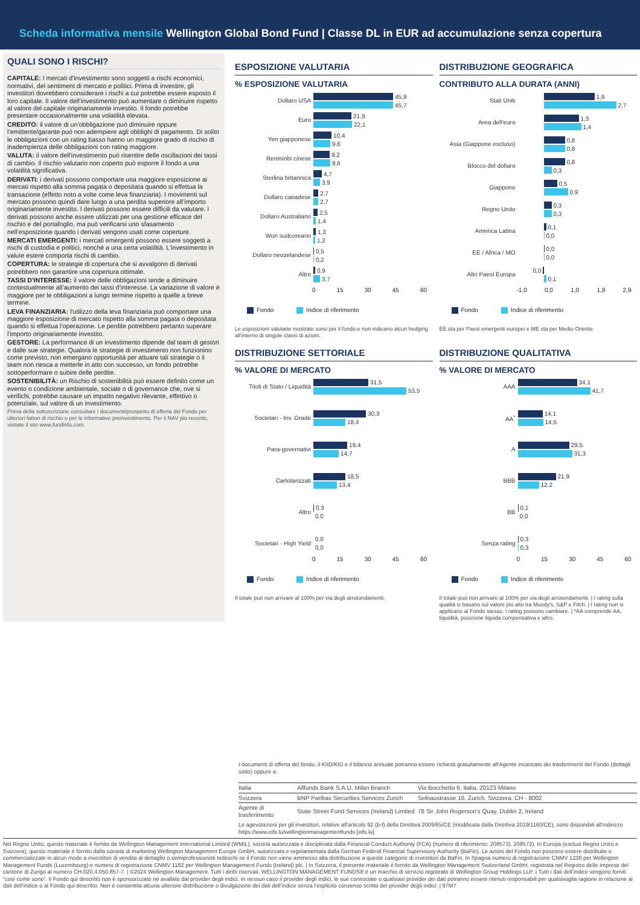Scheda informativa mensile Wellington Global Bond Fund | Classe DL in EUR ad accumulazione senza copertura
QUALI SONO I RISCHI?
CAPITALE: I mercati d'investimento sono soggetti a rischi economici, normativi, del sentiment di mercato e politici. Prima di investire, gli investitori dovrebbero considerare i rischi a cui potrebbe essere esposto il loro capitale. Il valore dell’investimento può aumentare o diminuire rispetto al valore del capitale originariamente investito. Il fondo potrebbe presentare occasionalmente una volatilità elevata.
CREDITO: il valore di un’obbligazione può diminuire oppure l’emittente/garante può non adempiere agli obblighi di pagamento. Di solito le obbligazioni con un rating basso hanno un maggiore grado di rischio di inadempienza delle obbligazioni con rating maggiore.
VALUTA: il valore dell'investimento può risentire delle oscillazioni dei tassi di cambio. Il rischio valutario non coperto può esporre il fondo a una volatilità significativa.
DERIVATI: i derivati possono comportare una maggiore esposizione ai mercati rispetto alla somma pagata o depositata quando si effettua la transazione (effetto noto a volte come leva finanziaria). I movimenti sul mercato possono quindi dare luogo a una perdita superiore all’importo originariamente investito. I derivati possono essere difficili da valutare. I derivati possono anche essere utilizzati per una gestione efficace del rischio e del portafoglio, ma può verificarsi uno sfasamento nell’esposizione quando i derivati vengono usati come coperture.
MERCATI EMERGENTI: i mercati emergenti possono essere soggetti a rischi di custodia e politici, nonché a una certa volatilità. L'investimento in valute estere comporta rischi di cambio.
COPERTURA: le strategie di copertura che si avvalgono di derivati potrebbero non garantire una copertura ottimale.
TASSI D'INTERESSE: il valore delle obbligazioni tende a diminuire contestualmente all’aumento dei tassi d’interesse. La variazione di valore è maggiore per le obbligazioni a lungo termine rispetto a quelle a breve termine.
LEVA FINANZIARIA: l'utilizzo della leva finanziaria può comportare una maggiore esposizione di mercato rispetto alla somma pagata o depositata quando si effettua l’operazione. Le perdite potrebbero pertanto superare l'importo originariamente investito.
GESTORE: La performance di un investimento dipende dal team di gestori e dalle sue strategie. Qualora le strategie di investimento non funzionino come previsto, non emergano opportunità per attuare tali strategie o il team non riesca a metterle in atto con successo, un fondo potrebbe sottoperformare o subire delle perdite.
SOSTENIBILITÀ: un Rischio di sostenibilità può essere definito come un evento o condizione ambientale, sociale o di governance che, ove si verifichi, potrebbe causare un impatto negativo rilevante, effettivo o potenziale, sul valore di un investimento.
Prima della sottoscrizione consultare i documenti/prospetto di offerta del Fondo per ulteriori fattori di rischio e per le informative preinvestimento. Per il NAV più recente, visitate il sito www.fundinfo.com.
ESPOSIZIONE VALUTARIA
% ESPOSIZIONE VALUTARIA
Dollaro USA
45,9
45,7
Euro
21,9
22,1
Yen giapponese
10,4
9,6
Renminbi cinese
9,2
9,6
Sterlina britannica
4,7
3,9
Dollaro canadese
2,7
2,7
Dollaro Australiano
2,5
1,4
Won sudcoreano
1,3
1,2
Dollaro neozelandese
0,5
0,2
Altro
0,9
3,7
0 15 30 45 60
Fondo Indice di riferimento
Le esposizioni valutarie mostrate sono per il fondo e non indicano alcun hedging all'interno di singole classi di azioni.
DISTRIBUZIONE GEOGRAFICA
CONTRIBUTO ALLA DURATA (ANNI)
Stati Uniti
1,9
2,7
Area dell'euro
1,3
1,4
Asia (Giappone escluso)
0,8
0,8
Blocco del dollaro
0,8
0,3
Giappone
0,5
0,9
Regno Unito
0,3
0,3
America Latina
0,1
0,0
EE / Africa / MO
0,0
0,0
Altri Paesi Europa
0,0
0,1
-1,0 0,0 1,0 1,9 2,9
Fondo Indice di riferimento
EE sta per Paesi emergenti europei e ME sta per Medio Oriente.
DISTRIBUZIONE SETTORIALE
% VALORE DI MERCATO
Titoli di Stato / Liquidità
31,5
53,5
Societari - Inv. Grade
30,3
18,4
Para-governativi
19,4
14,7
Cartolarizzati
18,5
13,4
Altro
0,3
0,0
Societari - High Yield
0,0
0,0
0 15 30 45 60
Fondo Indice di riferimento
Il totale può non arrivare al 100% per via degli arrotondamenti.
DISTRIBUZIONE QUALITATIVA
% VALORE DI MERCATO
AAA
34,1
41,7
AA<sup>*</sup>
14,1
14,5
A
29,5
31,3
BBB
21,9
12,2
BB
0,1
0,0
Senza rating
0,3
0,3
0 15 30 45 60
Fondo Indice di riferimento
Il totale può non arrivare al 100% per via degli arrotondamenti. | I rating sulla qualità si basano sul valore più alto tra Moody's, S&P e Fitch. | I rating non si applicano al Fondo stesso. I rating possono cambiare. | *AA comprende AA, liquidità, posizione liquida compensativa e altro.
I documenti di offerta del fondo, il KIID/KID e il bilancio annuale potranno essere richiesti gratuitamente all'Agente incaricato dei trasferimenti del Fondo (dettagli sotto) oppure a:
| Italia | Allfunds Bank S.A.U. Milan Branch | Via Bocchetto 6, Italia, 20123 Milano |
| Svizzera | BNP Paribas Securities Services Zurich | Selnaustrasse 16, Zurich, Svizzera, CH - 8002 |
| Agente di trasferimento | State Street Fund Services (Ireland) Limited | 78 Sir John Rogerson’s Quay, Dublin 2, Ireland |
Le agevolazioni per gli investitori, relative all'articolo 92 (b-f) della Direttiva 2009/65/CE (modificata dalla Direttiva 2019/1160/CE), sono disponibili all'indirizzo https://www.eifs.lu/wellingtonmanagementfunds [eifs.lu]
Nel Regno Unito, questo materiale è fornito da Wellington Management International Limited (WMIL), società autorizzata e disciplinata dalla Financial Conduct Authority (FCA) (numero di riferimento: 208573). 208573). In Europa (esclusi Regno Unito e Svizzera), questo materiale è fornito dalla società di marketing Wellington Management Europe GmbH, autorizzata e regolamentata dalla German Federal Financial Supervisory Authority (BaFin). Le azioni del Fondo non possono essere distribuite o commercializzate in alcun modo a investitori di vendita al dettaglio o semiprofessionisti tedeschi se il Fondo non viene ammesso alla distribuzione a queste categorie di investitori da BaFin. In Spagna numero di registrazione CNMV 1236 per Wellington Management Funds (Luxembourg) e numero di registrazione CNMV 1182 per Wellington Management Funds (Ireland) plc. | In Svizzera, il presente materiale è fornito da Wellington Management Switzerland GmbH, registrata nel Registro delle Imprese del cantone di Zurigo al numero CH-020.4.050.857-7. | ©2024 Wellington Management. Tutti i diritti riservati. WELLINGTON MANAGEMENT FUNDS® è un marchio di servizio registrato di Wellington Group Holdings LLP. | Tutti i dati dell’indice vengono forniti “così come sono”. Il Fondo qui descritto non è sponsorizzato né avallato dal provider degli indici. In nessun caso il provider degli indici, le sue consociate o qualsiasi provider dei dati potranno essere ritenuti responsabili per qualsivoglia ragione in relazione ai dati dell’indice o al Fondo qui descritto. Non è consentita alcuna ulteriore distribuzione o divulgazione dei dati dell’indice senza l’esplicito consenso scritto del provider degli indici. | 97M7